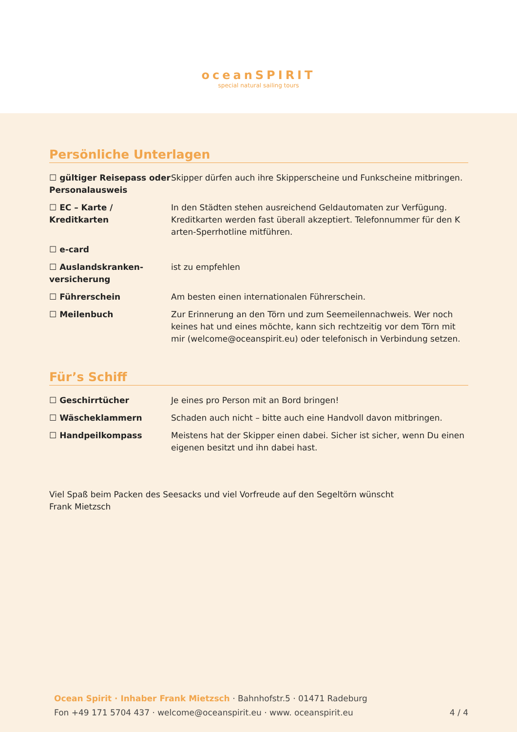oceanSPIRIT
special natural sailing tours
Persönliche Unterlagen
| ☐ gültiger Reisepass oder Personalausweis | Skipper dürfen auch ihre Skipperscheine und Funkscheine mitbringen. |
| ☐ EC – Karte / Kreditkarten | In den Städten stehen ausreichend Geldautomaten zur Verfügung. Kreditkarten werden fast überall akzeptiert. Telefonnummer für den K arten-Sperrhotline mitführen. |
| ☐ e-card | |
| ☐ Auslandskranken-versicherung | ist zu empfehlen |
| ☐ Führerschein | Am besten einen internationalen Führerschein. |
| ☐ Meilenbuch | Zur Erinnerung an den Törn und zum Seemeilennachweis. Wer noch keines hat und eines möchte, kann sich rechtzeitig vor dem Törn mit mir (welcome@oceanspirit.eu) oder telefonisch in Verbindung setzen. |
Für’s Schiff
| ☐ Geschirrtücher | Je eines pro Person mit an Bord bringen! |
| ☐ Wäscheklammern | Schaden auch nicht – bitte auch eine Handvoll davon mitbringen. |
| ☐ Handpeilkompass | Meistens hat der Skipper einen dabei. Sicher ist sicher, wenn Du einen eigenen besitzt und ihn dabei hast. |
Viel Spaß beim Packen des Seesacks und viel Vorfreude auf den Segeltörn wünscht
Frank Mietzsch
Ocean Spirit · Inhaber Frank Mietzsch · Bahnhofstr.5 · 01471 Radeburg
Fon +49 171 5704 437 · welcome@oceanspirit.eu · www. oceanspirit.eu 4 / 4